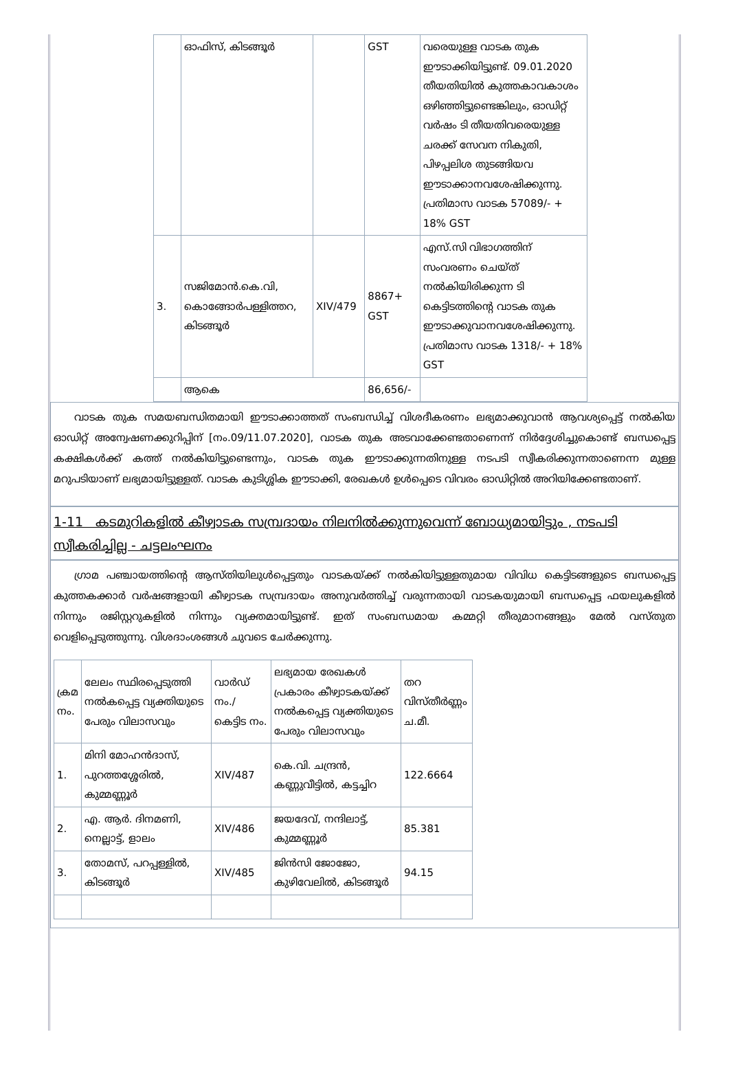| | ഓഫിസ്, കിടങ്ങൂർ | | GST | വരെയുള്ള വാടക തുക ഈടാക്കിയിട്ടുണ്ട്. 09.01.2020 തീയതിയിൽ കുത്തകാവകാശം ഒഴിഞ്ഞിട്ടുണ്ടെങ്കിലും, ഓഡിറ്റ് വർഷം ടി തീയതിവരെയുള്ള ചരക്ക് സേവന നികുതി, പിഴപ്പലിശ തുടങ്ങിയവ ഈടാക്കാനവശേഷിക്കുന്നു. പ്രതിമാസ വാടക 57089/- + 18% GST |
| 3. | സജിമോൻ.കെ.വി, കൊങ്ങോർപള്ളിത്തറ, കിടങ്ങൂർ | XIV/479 | 8867+ GST | എസ്.സി വിഭാഗത്തിന് സംവരണം ചെയ്ത് നൽകിയിരിക്കുന്ന ടി കെട്ടിടത്തിന്റെ വാടക തുക ഈടാക്കുവാനവശേഷിക്കുന്നു. പ്രതിമാസ വാടക 1318/- + 18% GST |
| | ആകെ | | 86,656/- | |
വാടക തുക സമയബന്ധിതമായി ഈടാക്കാത്തത് സംബന്ധിച്ച് വിശദീകരണം ലഭ്യമാക്കുവാൻ ആവശ്യപ്പെട്ട് നൽകിയ ഓഡിറ്റ് അന്വേഷണക്കുറിപ്പിന് [നം.09/11.07.2020], വാടക തുക അടവാക്കേണ്ടതാണെന്ന് നിർദ്ദേശിച്ചുകൊണ്ട് ബന്ധപ്പെട്ട കക്ഷികൾക്ക് കത്ത് നൽകിയിട്ടുണ്ടെന്നും, വാടക തുക ഈടാക്കുന്നതിനുള്ള നടപടി സ്വീകരിക്കുന്നതാണെന്ന മുള്ള മറുപടിയാണ് ലഭ്യമായിട്ടുള്ളത്. വാടക കുടിശ്ശിക ഈടാക്കി, രേഖകൾ ഉൾപ്പെടെ വിവരം ഓഡിറ്റിൽ അറിയിക്കേണ്ടതാണ്.
1-11 കടമുറികളിൽ കീഴ്വാടക സമ്പ്രദായം നിലനിൽക്കുന്നുവെന്ന് ബോധ്യമായിട്ടും , നടപടി സ്വീകരിച്ചില്ല - ചട്ടലംഘനം
ഗ്രാമ പഞ്ചായത്തിന്റെ ആസ്തിയിലുൾപ്പെട്ടതും വാടകയ്ക്ക് നൽകിയിട്ടുള്ളതുമായ വിവിധ കെട്ടിടങ്ങളുടെ ബന്ധപ്പെട്ട കുത്തകക്കാർ വർഷങ്ങളായി കീഴ്വാടക സമ്പ്രദായം അനുവർത്തിച്ച് വരുന്നതായി വാടകയുമായി ബന്ധപ്പെട്ട ഫയലുകളിൽ നിന്നും രജിസ്റ്ററുകളിൽ നിന്നും വ്യക്തമായിട്ടുണ്ട്. ഇത് സംബന്ധമായ കമ്മറ്റി തീരുമാനങ്ങളും മേൽ വസ്തുത വെളിപ്പെടുത്തുന്നു. വിശദാംശങ്ങൾ ചുവടെ ചേർക്കുന്നു.
| ക്രമ നം. | ലേലം സ്ഥിരപ്പെടുത്തി നൽകപ്പെട്ട വ്യക്തിയുടെ പേരും വിലാസവും | വാർഡ് നം./ കെട്ടിട നം. | ലഭ്യമായ രേഖകൾ പ്രകാരം കീഴ്വാടകയ്ക്ക് നൽകപ്പെട്ട വ്യക്തിയുടെ പേരും വിലാസവും | തറ വിസ്തീർണ്ണം ച.മീ. |
| --- | --- | --- | --- | --- |
| 1. | മിനി മോഹൻദാസ്, പുറത്തശ്ശേരിൽ, കുമ്മണ്ണൂർ | XIV/487 | കെ.വി. ചന്ദ്രൻ, കണ്ണുവീട്ടിൽ, കട്ടച്ചിറ | 122.6664 |
| 2. | എ. ആർ. ദിനമണി, നെല്ലാട്ട്, ളാലം | XIV/486 | ജയദേവ്, നന്ദിലാട്ട്, കുമ്മണ്ണൂർ | 85.381 |
| 3. | തോമസ്, പറപ്പള്ളിൽ, കിടങ്ങൂർ | XIV/485 | ജിൻസി ജോജോ, കുഴിവേലിൽ, കിടങ്ങൂർ | 94.15 |